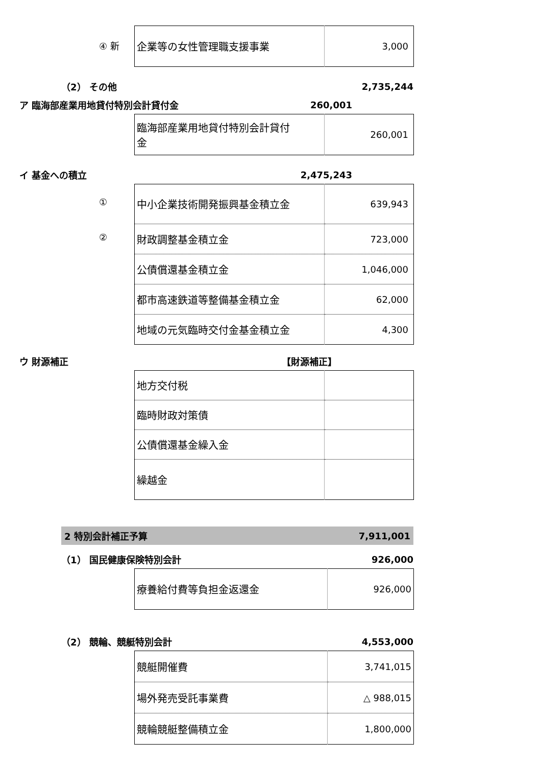| ④ 新 企業等の女性管理職支援事業 | 3,000 |
（2） その他 2,735,244
ア 臨海部産業用地貸付特別会計貸付金 260,001
| 臨海部産業用地貸付特別会計貸付 金 | 260,001 |
イ 基金への積立 2,475,243
| ① 中小企業技術開発振興基金積立金 | 639,943 |
| ② 財政調整基金積立金 | 723,000 |
| 公債償還基金積立金 | 1,046,000 |
| 都市高速鉄道等整備基金積立金 | 62,000 |
| 地域の元気臨時交付金基金積立金 | 4,300 |
ウ 財源補正 【財源補正】
| 地方交付税 | |
| 臨時財政対策債 | |
| 公債償還基金繰入金 | |
| 繰越金 | |
2 特別会計補正予算 7,911,001
（1） 国民健康保険特別会計 926,000
| 療養給付費等負担金返還金 | 926,000 |
（2） 競輪、競艇特別会計 4,553,000
| 競艇開催費 | 3,741,015 |
| 場外発売受託事業費 | △ 988,015 |
| 競輪競艇整備積立金 | 1,800,000 |